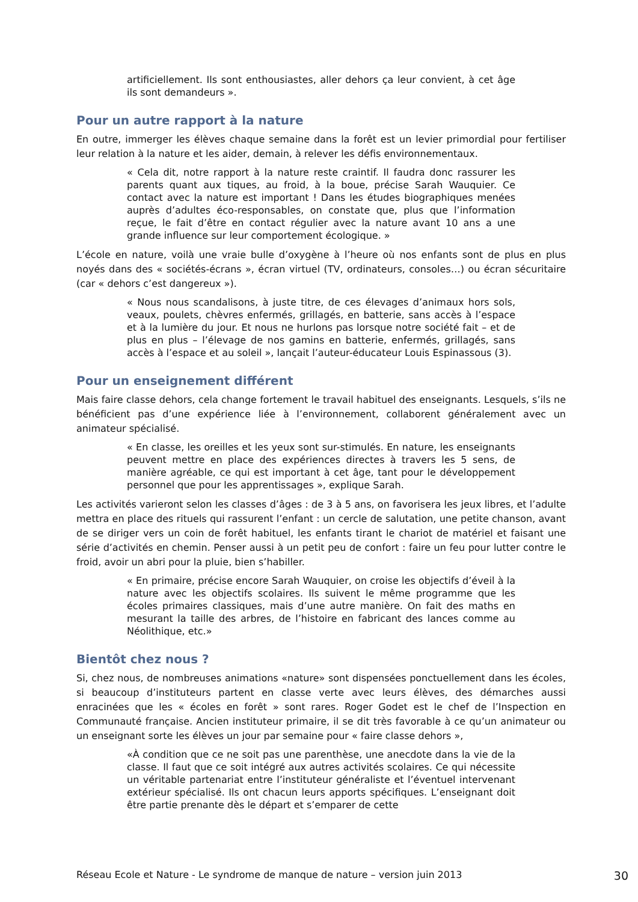artificiellement. Ils sont enthousiastes, aller dehors ça leur convient, à cet âge ils sont demandeurs ».
Pour un autre rapport à la nature
En outre, immerger les élèves chaque semaine dans la forêt est un levier primordial pour fertiliser leur relation à la nature et les aider, demain, à relever les défis environnementaux.
« Cela dit, notre rapport à la nature reste craintif. Il faudra donc rassurer les parents quant aux tiques, au froid, à la boue, précise Sarah Wauquier. Ce contact avec la nature est important ! Dans les études biographiques menées auprès d’adultes éco-responsables, on constate que, plus que l’information reçue, le fait d’être en contact régulier avec la nature avant 10 ans a une grande influence sur leur comportement écologique. »
L’école en nature, voilà une vraie bulle d’oxygène à l’heure où nos enfants sont de plus en plus noyés dans des « sociétés-écrans », écran virtuel (TV, ordinateurs, consoles…) ou écran sécuritaire (car « dehors c’est dangereux »).
« Nous nous scandalisons, à juste titre, de ces élevages d’animaux hors sols, veaux, poulets, chèvres enfermés, grillagés, en batterie, sans accès à l’espace et à la lumière du jour. Et nous ne hurlons pas lorsque notre société fait – et de plus en plus – l’élevage de nos gamins en batterie, enfermés, grillagés, sans accès à l’espace et au soleil », lançait l’auteur-éducateur Louis Espinassous (3).
Pour un enseignement différent
Mais faire classe dehors, cela change fortement le travail habituel des enseignants. Lesquels, s’ils ne bénéficient pas d’une expérience liée à l’environnement, collaborent généralement avec un animateur spécialisé.
« En classe, les oreilles et les yeux sont sur-stimulés. En nature, les enseignants peuvent mettre en place des expériences directes à travers les 5 sens, de manière agréable, ce qui est important à cet âge, tant pour le développement personnel que pour les apprentissages », explique Sarah.
Les activités varieront selon les classes d’âges : de 3 à 5 ans, on favorisera les jeux libres, et l’adulte mettra en place des rituels qui rassurent l’enfant : un cercle de salutation, une petite chanson, avant de se diriger vers un coin de forêt habituel, les enfants tirant le chariot de matériel et faisant une série d’activités en chemin. Penser aussi à un petit peu de confort : faire un feu pour lutter contre le froid, avoir un abri pour la pluie, bien s’habiller.
« En primaire, précise encore Sarah Wauquier, on croise les objectifs d’éveil à la nature avec les objectifs scolaires. Ils suivent le même programme que les écoles primaires classiques, mais d’une autre manière. On fait des maths en mesurant la taille des arbres, de l’histoire en fabricant des lances comme au Néolithique, etc.»
Bientôt chez nous ?
Si, chez nous, de nombreuses animations «nature» sont dispensées ponctuellement dans les écoles, si beaucoup d’instituteurs partent en classe verte avec leurs élèves, des démarches aussi enracinées que les « écoles en forêt » sont rares. Roger Godet est le chef de l’Inspection en Communauté française. Ancien instituteur primaire, il se dit très favorable à ce qu’un animateur ou un enseignant sorte les élèves un jour par semaine pour « faire classe dehors »,
«À condition que ce ne soit pas une parenthèse, une anecdote dans la vie de la classe. Il faut que ce soit intégré aux autres activités scolaires. Ce qui nécessite un véritable partenariat entre l’instituteur généraliste et l’éventuel intervenant extérieur spécialisé. Ils ont chacun leurs apports spécifiques. L’enseignant doit être partie prenante dès le départ et s’emparer de cette
Réseau Ecole et Nature - Le syndrome de manque de nature – version juin 2013 30